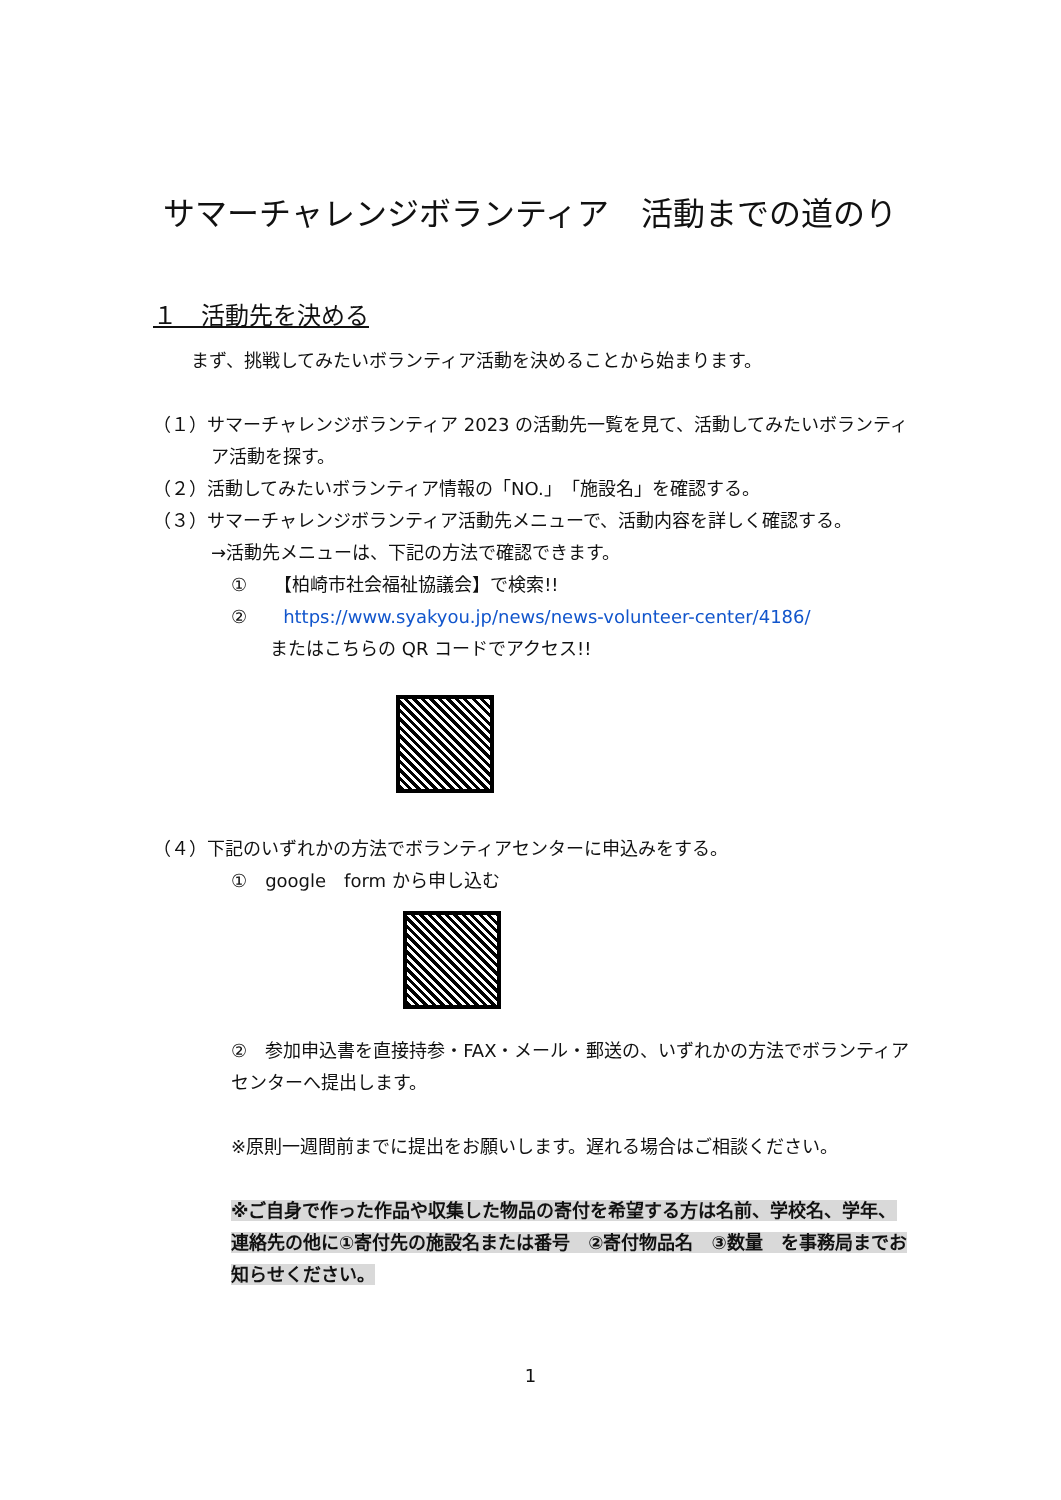サマーチャレンジボランティア　活動までの道のり
１　活動先を決める
まず、挑戦してみたいボランティア活動を決めることから始まります。
（１）サマーチャレンジボランティア 2023 の活動先一覧を見て、活動してみたいボランティア活動を探す。
（２）活動してみたいボランティア情報の「NO.」「施設名」を確認する。
（３）サマーチャレンジボランティア活動先メニューで、活動内容を詳しく確認する。
→活動先メニューは、下記の方法で確認できます。
①　　【柏崎市社会福祉協議会】で検索!!
②　　https://www.syakyou.jp/news/news-volunteer-center/4186/
またはこちらの QR コードでアクセス!!
（４）下記のいずれかの方法でボランティアセンターに申込みをする。
①　google　form から申し込む
②　参加申込書を直接持参・FAX・メール・郵送の、いずれかの方法でボランティアセンターへ提出します。
※原則一週間前までに提出をお願いします。遅れる場合はご相談ください。
※ご自身で作った作品や収集した物品の寄付を希望する方は名前、学校名、学年、連絡先の他に①寄付先の施設名または番号　②寄付物品名　③数量　を事務局までお知らせください。
1